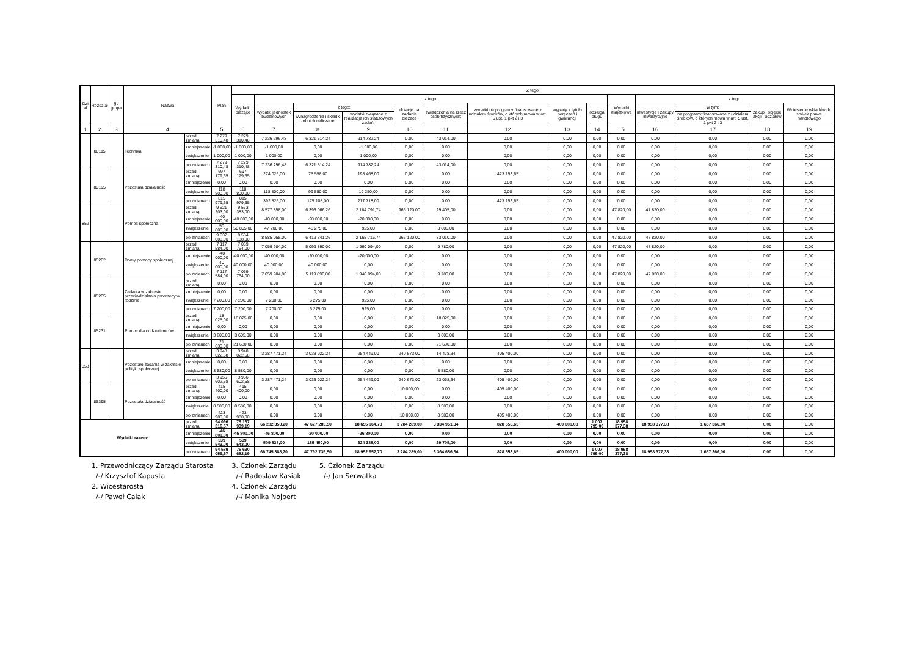| Dzi ał | Rozdział | § / grupa | Nazwa | | Plan | Z tego: | | | | | | | | | | | | | |
| --- | --- | --- | --- | --- | --- | --- | --- | --- | --- | --- | --- | --- | --- | --- | --- | --- | --- | --- | --- |
| | | | | | | Wydatki bieżące | z tego: | | | | | | | | Wydatki majątkowe | z tego: | | | |
| | | | | | | | wydatki jednostek budżetowych | z tego: | | dotacje na zadania bieżące | świadczenia na rzecz osób fizycznych; | wydatki na programy finansowane z udziałem środków, o których mowa w art. 5 ust. 1 pkt 2 i 3 | wypłaty z tytułu poręczeń i gwarancji | obsługa długu | | inwestycje i zakupy inwestycyjne | w tym: | zakup i objęcie akcji i udziałów | Wniesienie wkładów do spółek prawa handlowego |
| | | | | | | | | wynagrodzenia i składki od nich naliczane | wydatki związane z realizacją ich statutowych zadań; | | | | | | | | na programy finansowane z udziałem środków, o których mowa w art. 5 ust. 1 pkt 2 i 3 | | |
| 1 | 2 | 3 | 4 | | 5 | 6 | 7 | 8 | 9 | 10 | 11 | 12 | 13 | 14 | 15 | 16 | 17 | 18 | 19 |
| | 80115 | | Technika | przed zmianą | 7 279 310,48 | 7 279 310,48 | 7 236 296,48 | 6 321 514,24 | 914 782,24 | 0,00 | 43 014,00 | 0,00 | 0,00 | 0,00 | 0,00 | 0,00 | 0,00 | 0,00 | 0,00 |
| | | | | zmniejszenie | -1 000,00 | -1 000,00 | -1 000,00 | 0,00 | -1 000,00 | 0,00 | 0,00 | 0,00 | 0,00 | 0,00 | 0,00 | 0,00 | 0,00 | 0,00 | 0,00 |
| | | | | zwiększenie | 1 000,00 | 1 000,00 | 1 000,00 | 0,00 | 1 000,00 | 0,00 | 0,00 | 0,00 | 0,00 | 0,00 | 0,00 | 0,00 | 0,00 | 0,00 | 0,00 |
| | | | | po zmianach | 7 279 310,48 | 7 279 310,48 | 7 236 296,48 | 6 321 514,24 | 914 782,24 | 0,00 | 43 014,00 | 0,00 | 0,00 | 0,00 | 0,00 | 0,00 | 0,00 | 0,00 | 0,00 |
| | 80195 | | Pozostała działalność | przed zmianą | 697 179,65 | 697 179,65 | 274 026,00 | 75 558,00 | 198 468,00 | 0,00 | 0,00 | 423 153,65 | 0,00 | 0,00 | 0,00 | 0,00 | 0,00 | 0,00 | 0,00 |
| | | | | zmniejszenie | 0,00 | 0,00 | 0,00 | 0,00 | 0,00 | 0,00 | 0,00 | 0,00 | 0,00 | 0,00 | 0,00 | 0,00 | 0,00 | 0,00 | 0,00 |
| | | | | zwiększenie | 118 800,00 | 118 800,00 | 118 800,00 | 99 550,00 | 19 250,00 | 0,00 | 0,00 | 0,00 | 0,00 | 0,00 | 0,00 | 0,00 | 0,00 | 0,00 | 0,00 |
| | | | | po zmianach | 815 979,65 | 815 979,65 | 392 826,00 | 175 108,00 | 217 718,00 | 0,00 | 0,00 | 423 153,65 | 0,00 | 0,00 | 0,00 | 0,00 | 0,00 | 0,00 | 0,00 |
| 852 | | | Pomoc społeczna | przed zmianą | 9 621 203,00 | 9 573 383,00 | 8 577 858,00 | 6 393 066,26 | 2 184 791,74 | 966 120,00 | 29 405,00 | 0,00 | 0,00 | 0,00 | 47 820,00 | 47 820,00 | 0,00 | 0,00 | 0,00 |
| | | | | zmniejszenie | -40 000,00 | -40 000,00 | -40 000,00 | -20 000,00 | -20 000,00 | 0,00 | 0,00 | 0,00 | 0,00 | 0,00 | 0,00 | 0,00 | 0,00 | 0,00 | 0,00 |
| | | | | zwiększenie | 50 805,00 | 50 805,00 | 47 200,00 | 46 275,00 | 925,00 | 0,00 | 3 605,00 | 0,00 | 0,00 | 0,00 | 0,00 | 0,00 | 0,00 | 0,00 | 0,00 |
| | | | | po zmianach | 9 632 008,00 | 9 584 188,00 | 8 585 058,00 | 6 419 341,26 | 2 165 716,74 | 966 120,00 | 33 010,00 | 0,00 | 0,00 | 0,00 | 47 820,00 | 47 820,00 | 0,00 | 0,00 | 0,00 |
| | 85202 | | Domy pomocy społecznej | przed zmianą | 7 117 584,00 | 7 069 764,00 | 7 059 984,00 | 5 099 890,00 | 1 960 094,00 | 0,00 | 9 780,00 | 0,00 | 0,00 | 0,00 | 47 820,00 | 47 820,00 | 0,00 | 0,00 | 0,00 |
| | | | | zmniejszenie | -40 000,00 | -40 000,00 | -40 000,00 | -20 000,00 | -20 000,00 | 0,00 | 0,00 | 0,00 | 0,00 | 0,00 | 0,00 | 0,00 | 0,00 | 0,00 | 0,00 |
| | | | | zwiększenie | 40 000,00 | 40 000,00 | 40 000,00 | 40 000,00 | 0,00 | 0,00 | 0,00 | 0,00 | 0,00 | 0,00 | 0,00 | 0,00 | 0,00 | 0,00 | 0,00 |
| | | | | po zmianach | 7 117 584,00 | 7 069 764,00 | 7 059 984,00 | 5 119 890,00 | 1 940 094,00 | 0,00 | 9 780,00 | 0,00 | 0,00 | 0,00 | 47 820,00 | 47 820,00 | 0,00 | 0,00 | 0,00 |
| | 85205 | | Zadania w zakresie przeciwdziałania przemocy w rodzinie | przed zmianą | 0,00 | 0,00 | 0,00 | 0,00 | 0,00 | 0,00 | 0,00 | 0,00 | 0,00 | 0,00 | 0,00 | 0,00 | 0,00 | 0,00 | 0,00 |
| | | | | zmniejszenie | 0,00 | 0,00 | 0,00 | 0,00 | 0,00 | 0,00 | 0,00 | 0,00 | 0,00 | 0,00 | 0,00 | 0,00 | 0,00 | 0,00 | 0,00 |
| | | | | zwiększenie | 7 200,00 | 7 200,00 | 7 200,00 | 6 275,00 | 925,00 | 0,00 | 0,00 | 0,00 | 0,00 | 0,00 | 0,00 | 0,00 | 0,00 | 0,00 | 0,00 |
| | | | | po zmianach | 7 200,00 | 7 200,00 | 7 200,00 | 6 275,00 | 925,00 | 0,00 | 0,00 | 0,00 | 0,00 | 0,00 | 0,00 | 0,00 | 0,00 | 0,00 | 0,00 |
| | 85231 | | Pomoc dla cudzoziemców | przed zmianą | 18 025,00 | 18 025,00 | 0,00 | 0,00 | 0,00 | 0,00 | 18 025,00 | 0,00 | 0,00 | 0,00 | 0,00 | 0,00 | 0,00 | 0,00 | 0,00 |
| | | | | zmniejszenie | 0,00 | 0,00 | 0,00 | 0,00 | 0,00 | 0,00 | 0,00 | 0,00 | 0,00 | 0,00 | 0,00 | 0,00 | 0,00 | 0,00 | 0,00 |
| | | | | zwiększenie | 3 605,00 | 3 605,00 | 0,00 | 0,00 | 0,00 | 0,00 | 3 605,00 | 0,00 | 0,00 | 0,00 | 0,00 | 0,00 | 0,00 | 0,00 | 0,00 |
| | | | | po zmianach | 21 630,00 | 21 630,00 | 0,00 | 0,00 | 0,00 | 0,00 | 21 630,00 | 0,00 | 0,00 | 0,00 | 0,00 | 0,00 | 0,00 | 0,00 | 0,00 |
| 853 | | | Pozostałe zadania w zakresie polityki społecznej | przed zmianą | 3 948 022,58 | 3 948 022,58 | 3 287 471,24 | 3 033 022,24 | 254 449,00 | 240 673,00 | 14 478,34 | 405 400,00 | 0,00 | 0,00 | 0,00 | 0,00 | 0,00 | 0,00 | 0,00 |
| | | | | zmniejszenie | 0,00 | 0,00 | 0,00 | 0,00 | 0,00 | 0,00 | 0,00 | 0,00 | 0,00 | 0,00 | 0,00 | 0,00 | 0,00 | 0,00 | 0,00 |
| | | | | zwiększenie | 8 580,00 | 8 580,00 | 0,00 | 0,00 | 0,00 | 0,00 | 8 580,00 | 0,00 | 0,00 | 0,00 | 0,00 | 0,00 | 0,00 | 0,00 | 0,00 |
| | | | | po zmianach | 3 956 602,58 | 3 956 602,58 | 3 287 471,24 | 3 033 022,24 | 254 449,00 | 240 673,00 | 23 058,34 | 405 400,00 | 0,00 | 0,00 | 0,00 | 0,00 | 0,00 | 0,00 | 0,00 |
| | 85395 | | Pozostała działalność | przed zmianą | 415 400,00 | 415 400,00 | 0,00 | 0,00 | 0,00 | 10 000,00 | 0,00 | 405 400,00 | 0,00 | 0,00 | 0,00 | 0,00 | 0,00 | 0,00 | 0,00 |
| | | | | zmniejszenie | 0,00 | 0,00 | 0,00 | 0,00 | 0,00 | 0,00 | 0,00 | 0,00 | 0,00 | 0,00 | 0,00 | 0,00 | 0,00 | 0,00 | 0,00 |
| | | | | zwiększenie | 8 580,00 | 8 580,00 | 0,00 | 0,00 | 0,00 | 0,00 | 8 580,00 | 0,00 | 0,00 | 0,00 | 0,00 | 0,00 | 0,00 | 0,00 | 0,00 |
| | | | | po zmianach | 423 980,00 | 423 980,00 | 0,00 | 0,00 | 0,00 | 10 000,00 | 8 580,00 | 405 400,00 | 0,00 | 0,00 | 0,00 | 0,00 | 0,00 | 0,00 | 0,00 |
| Wydatki razem: | | | | przed zmianą | 94 096 316,57 | 75 137 939,19 | 66 282 350,20 | 47 627 285,50 | 18 655 064,70 | 3 284 289,00 | 3 334 951,34 | 828 553,65 | 400 000,00 | 1 007 795,00 | 18 958 377,38 | 18 958 377,38 | 1 657 366,00 | 0,00 | 0,00 |
| | | | | zmniejszenie | -46 800,00 | -46 800,00 | -46 800,00 | -20 000,00 | -26 800,00 | 0,00 | 0,00 | 0,00 | 0,00 | 0,00 | 0,00 | 0,00 | 0,00 | 0,00 | 0,00 |
| | | | | zwiększenie | 539 543,00 | 539 543,00 | 509 838,00 | 185 450,00 | 324 388,00 | 0,00 | 29 705,00 | 0,00 | 0,00 | 0,00 | 0,00 | 0,00 | 0,00 | 0,00 | 0,00 |
| | | | | po zmianach | 94 589 059,57 | 75 630 682,19 | 66 745 388,20 | 47 792 735,50 | 18 952 652,70 | 3 284 289,00 | 3 364 656,34 | 828 553,65 | 400 000,00 | 1 007 795,00 | 18 958 377,38 | 18 958 377,38 | 1 657 366,00 | 0,00 | 0,00 |
1. Przewodniczący Zarządu Starosta
/-/ Krzysztof Kapusta
2. Wicestarosta
/-/ Paweł Calak
3. Członek Zarządu
/-/ Radosław Kasiak
4. Członek Zarządu
/-/ Monika Nojbert
5. Członek Zarządu
/-/ Jan Serwatka